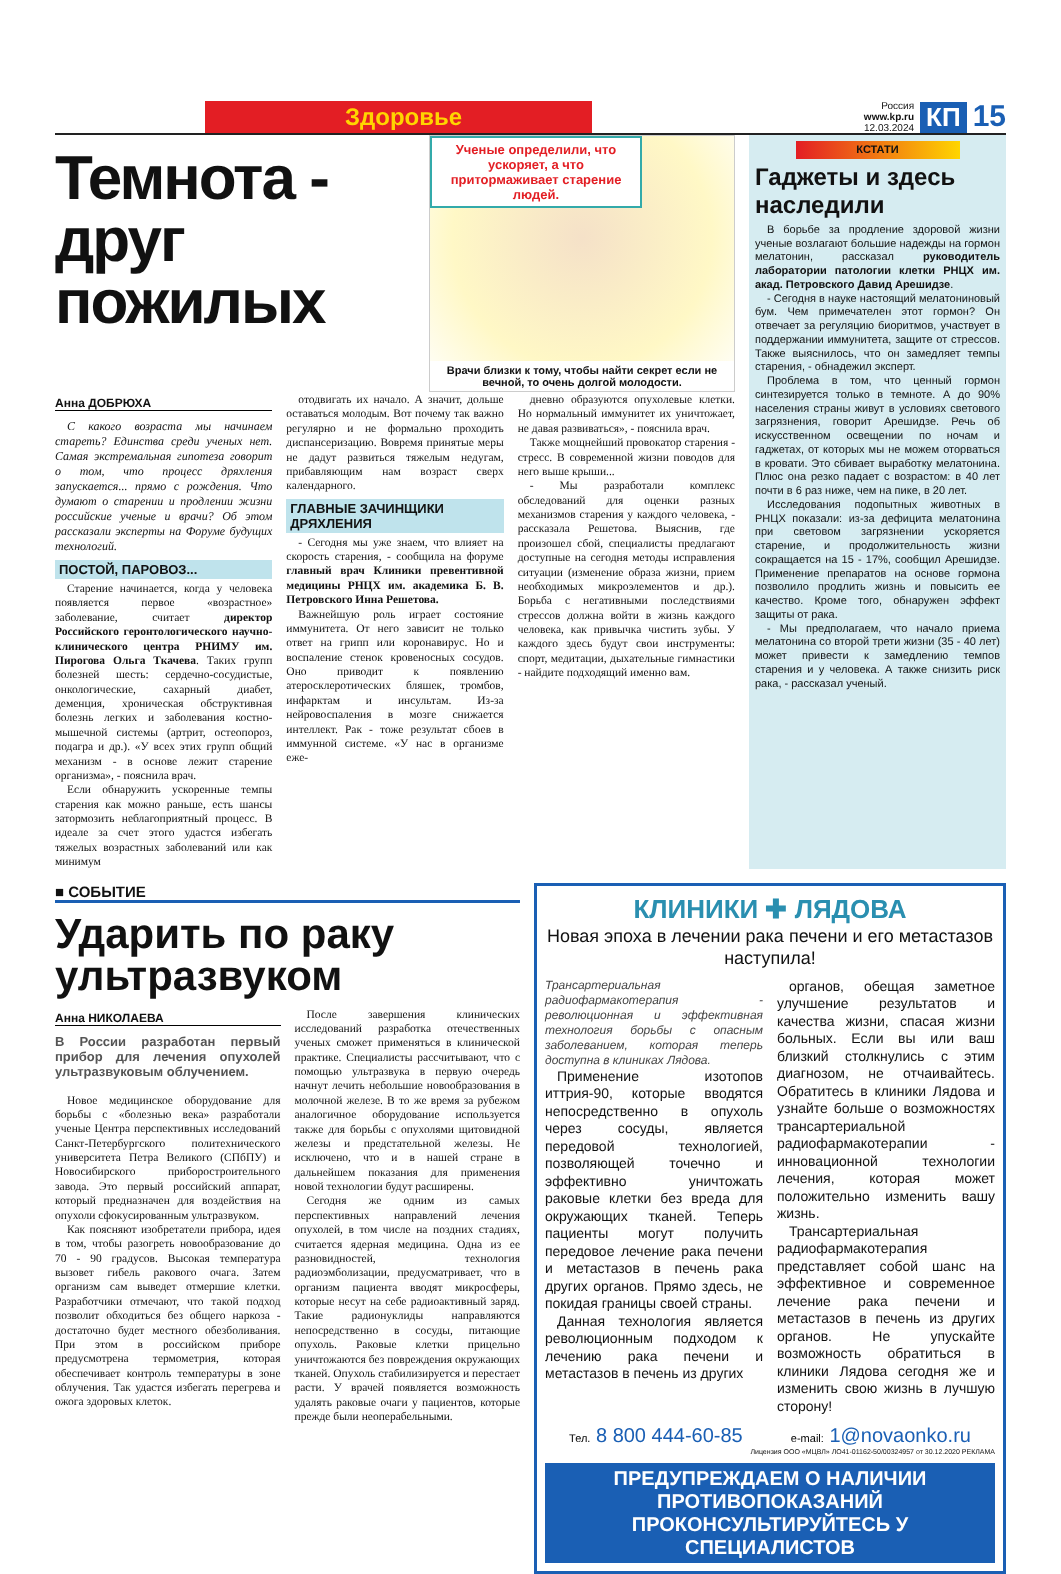Здоровье
Россия
www.kp.ru
12.03.2024 КП 15
Темнота - друг пожилых
Ученые определили, что ускоряет, а что притормаживает старение людей.
Врачи близки к тому, чтобы найти секрет если не вечной, то очень долгой молодости.
Анна ДОБРЮХА
С какого возраста мы начинаем стареть? Единства среди ученых нет. Самая экстремальная гипотеза говорит о том, что процесс дряхления запускается... прямо с рождения. Что думают о старении и продлении жизни российские ученые и врачи? Об этом рассказали эксперты на Форуме будущих технологий.
ПОСТОЙ, ПАРОВОЗ...
Старение начинается, когда у человека появляется первое «возрастное» заболевание, считает директор Российского геронтологического научно-клинического центра РНИМУ им. Пирогова Ольга Ткачева. Таких групп болезней шесть: сердечно-сосудистые, онкологические, сахарный диабет, деменция, хроническая обструктивная болезнь легких и заболевания костно-мышечной системы (артрит, остеопороз, подагра и др.). «У всех этих групп общий механизм - в основе лежит старение организма», - пояснила врач.
Если обнаружить ускоренные темпы старения как можно раньше, есть шансы затормозить неблагоприятный процесс. В идеале за счет этого удастся избегать тяжелых возрастных заболеваний или как минимум
отодвигать их начало. А значит, дольше оставаться молодым. Вот почему так важно регулярно и не формально проходить диспансеризацию. Вовремя принятые меры не дадут развиться тяжелым недугам, прибавляющим нам возраст сверх календарного.
ГЛАВНЫЕ ЗАЧИНЩИКИ ДРЯХЛЕНИЯ
- Сегодня мы уже знаем, что влияет на скорость старения, - сообщила на форуме главный врач Клиники превентивной медицины РНЦХ им. академика Б. В. Петровского Инна Решетова.
Важнейшую роль играет состояние иммунитета. От него зависит не только ответ на грипп или коронавирус. Но и воспаление стенок кровеносных сосудов. Оно приводит к появлению атеросклеротических бляшек, тромбов, инфарктам и инсультам. Из-за нейровоспаления в мозге снижается интеллект. Рак - тоже результат сбоев в иммунной системе. «У нас в организме еже-
дневно образуются опухолевые клетки. Но нормальный иммунитет их уничтожает, не давая развиваться», - пояснила врач.
Также мощнейший провокатор старения - стресс. В современной жизни поводов для него выше крыши...
- Мы разработали комплекс обследований для оценки разных механизмов старения у каждого человека, - рассказала Решетова. Выяснив, где произошел сбой, специалисты предлагают доступные на сегодня методы исправления ситуации (изменение образа жизни, прием необходимых микроэлементов и др.). Борьба с негативными последствиями стрессов должна войти в жизнь каждого человека, как привычка чистить зубы. У каждого здесь будут свои инструменты: спорт, медитации, дыхательные гимнастики - найдите подходящий именно вам.
КСТАТИ
Гаджеты и здесь наследили
В борьбе за продление здоровой жизни ученые возлагают большие надежды на гормон мелатонин, рассказал руководитель лаборатории патологии клетки РНЦХ им. акад. Петровского Давид Арешидзе.
- Сегодня в науке настоящий мелатониновый бум. Чем примечателен этот гормон? Он отвечает за регуляцию биоритмов, участвует в поддержании иммунитета, защите от стрессов. Также выяснилось, что он замедляет темпы старения, - обнадежил эксперт.
Проблема в том, что ценный гормон синтезируется только в темноте. А до 90% населения страны живут в условиях светового загрязнения, говорит Арешидзе. Речь об искусственном освещении по ночам и гаджетах, от которых мы не можем оторваться в кровати. Это сбивает выработку мелатонина. Плюс она резко падает с возрастом: в 40 лет почти в 6 раз ниже, чем на пике, в 20 лет.
Исследования подопытных животных в РНЦХ показали: из-за дефицита мелатонина при световом загрязнении ускоряется старение, и продолжительность жизни сокращается на 15 - 17%, сообщил Арешидзе. Применение препаратов на основе гормона позволило продлить жизнь и повысить ее качество. Кроме того, обнаружен эффект защиты от рака.
- Мы предполагаем, что начало приема мелатонина со второй трети жизни (35 - 40 лет) может привести к замедлению темпов старения и у человека. А также снизить риск рака, - рассказал ученый.
■ СОБЫТИЕ
Ударить по раку ультразвуком
Анна НИКОЛАЕВА
В России разработан первый прибор для лечения опухолей ультразвуковым облучением.
Новое медицинское оборудование для борьбы с «болезнью века» разработали ученые Центра перспективных исследований Санкт-Петербургского политехнического университета Петра Великого (СПбПУ) и Новосибирского приборостроительного завода. Это первый российский аппарат, который предназначен для воздействия на опухоли сфокусированным ультразвуком.
Как поясняют изобретатели прибора, идея в том, чтобы разогреть новообразование до 70 - 90 градусов. Высокая температура вызовет гибель ракового очага. Затем организм сам выведет отмершие клетки. Разработчики отмечают, что такой подход позволит обходиться без общего наркоза - достаточно будет местного обезболивания. При этом в российском приборе предусмотрена термометрия, которая обеспечивает контроль температуры в зоне облучения. Так удастся избегать перегрева и ожога здоровых клеток.
После завершения клинических исследований разработка отечественных ученых сможет применяться в клинической практике. Специалисты рассчитывают, что с помощью ультразвука в первую очередь начнут лечить небольшие новообразования в молочной железе. В то же время за рубежом аналогичное оборудование используется также для борьбы с опухолями щитовидной железы и предстательной железы. Не исключено, что и в нашей стране в дальнейшем показания для применения новой технологии будут расширены.
Сегодня же одним из самых перспективных направлений лечения опухолей, в том числе на поздних стадиях, считается ядерная медицина. Одна из ее разновидностей, технология радиоэмболизации, предусматривает, что в организм пациента вводят микросферы, которые несут на себе радиоактивный заряд. Такие радионуклиды направляются непосредственно в сосуды, питающие опухоль. Раковые клетки прицельно уничтожаются без повреждения окружающих тканей. Опухоль стабилизируется и перестает расти. У врачей появляется возможность удалять раковые очаги у пациентов, которые прежде были неоперабельными.
КЛИНИКИ ✚ ЛЯДОВА
Новая эпоха в лечении рака печени и его метастазов наступила!
Трансартериальная радиофармакотерапия - революционная и эффективная технология борьбы с опасным заболеванием, которая теперь доступна в клиниках Лядова.
Применение изотопов иттрия-90, которые вводятся непосредственно в опухоль через сосуды, является передовой технологией, позволяющей точечно и эффективно уничтожать раковые клетки без вреда для окружающих тканей. Теперь пациенты могут получить передовое лечение рака печени и метастазов в печень рака других органов. Прямо здесь, не покидая границы своей страны.
Данная технология является революционным подходом к лечению рака печени и метастазов в печень из других
органов, обещая заметное улучшение результатов и качества жизни, спасая жизни больных. Если вы или ваш близкий столкнулись с этим диагнозом, не отчаивайтесь. Обратитесь в клиники Лядова и узнайте больше о возможностях трансартериальной радиофармакотерапии - инновационной технологии лечения, которая может положительно изменить вашу жизнь.
Трансартериальная радиофармакотерапия представляет собой шанс на эффективное и современное лечение рака печени и метастазов в печень из других органов. Не упускайте возможность обратиться в клиники Лядова сегодня же и изменить свою жизнь в лучшую сторону!
Тел. 8 800 444-60-85 e-mail: 1@novaonko.ru
Лицензия ООО «МЦВЛ» ЛО41-01162-50/00324957 от 30.12.2020 РЕКЛАМА
ПРЕДУПРЕЖДАЕМ О НАЛИЧИИ ПРОТИВОПОКАЗАНИЙ
ПРОКОНСУЛЬТИРУЙТЕСЬ У СПЕЦИАЛИСТОВ